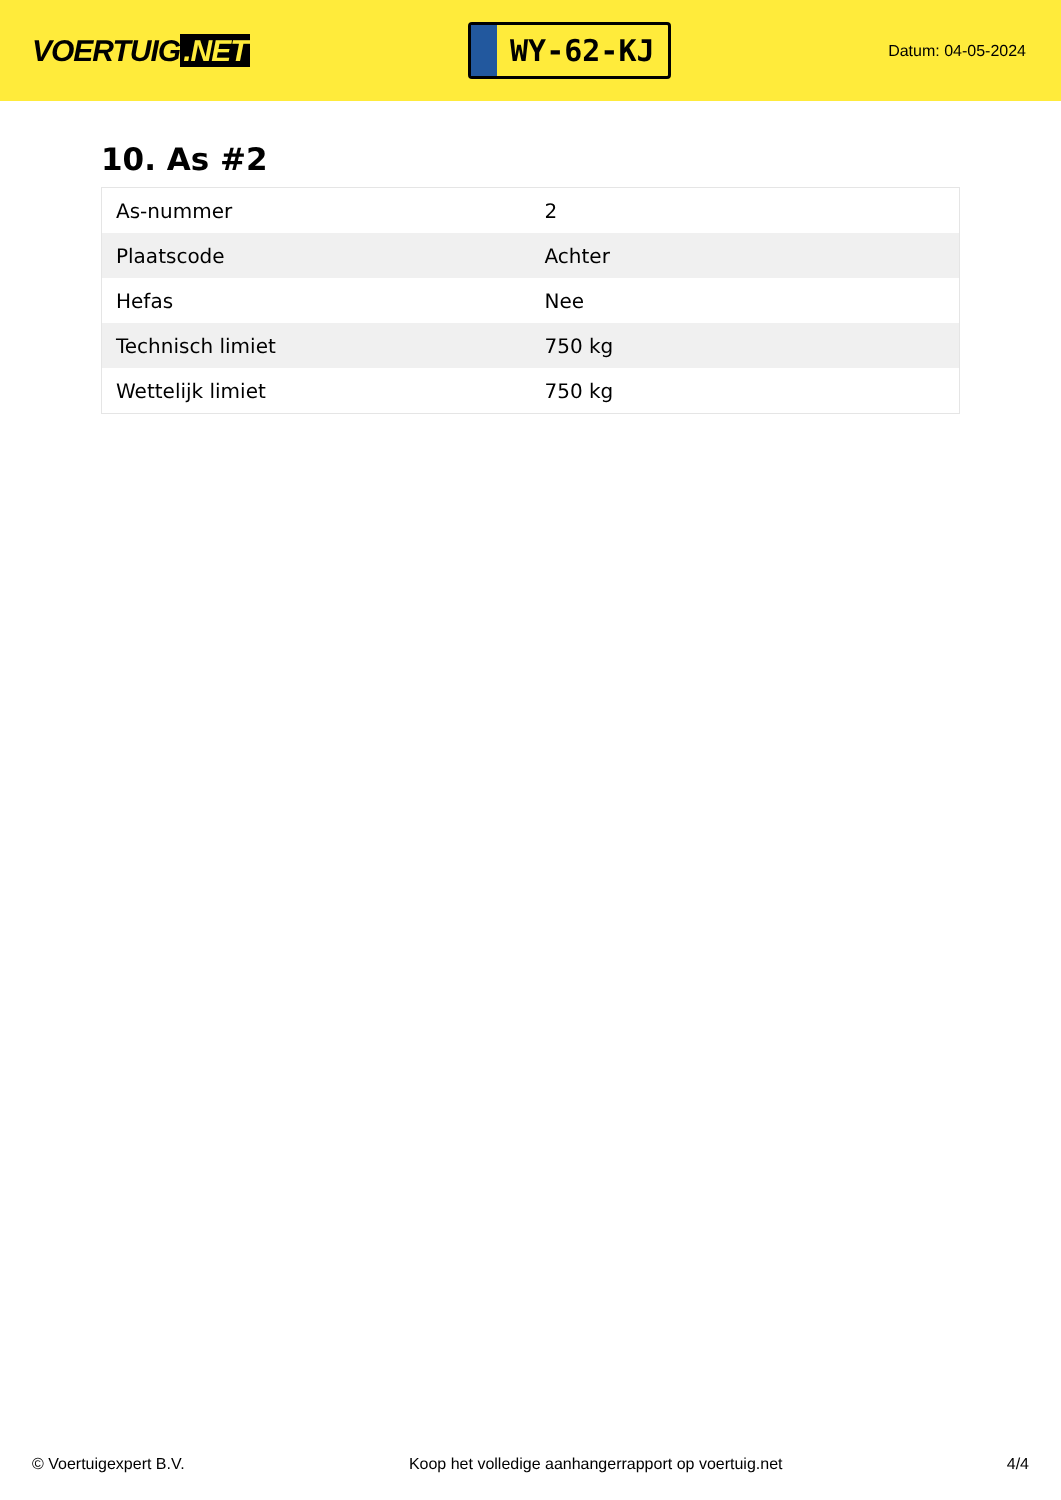VOERTUIG.NET
WY-62-KJ
Datum: 04-05-2024
10. As #2
| As-nummer | 2 |
| Plaatscode | Achter |
| Hefas | Nee |
| Technisch limiet | 750 kg |
| Wettelijk limiet | 750 kg |
© Voertuigexpert B.V. Koop het volledige aanhangerrapport op voertuig.net 4/4